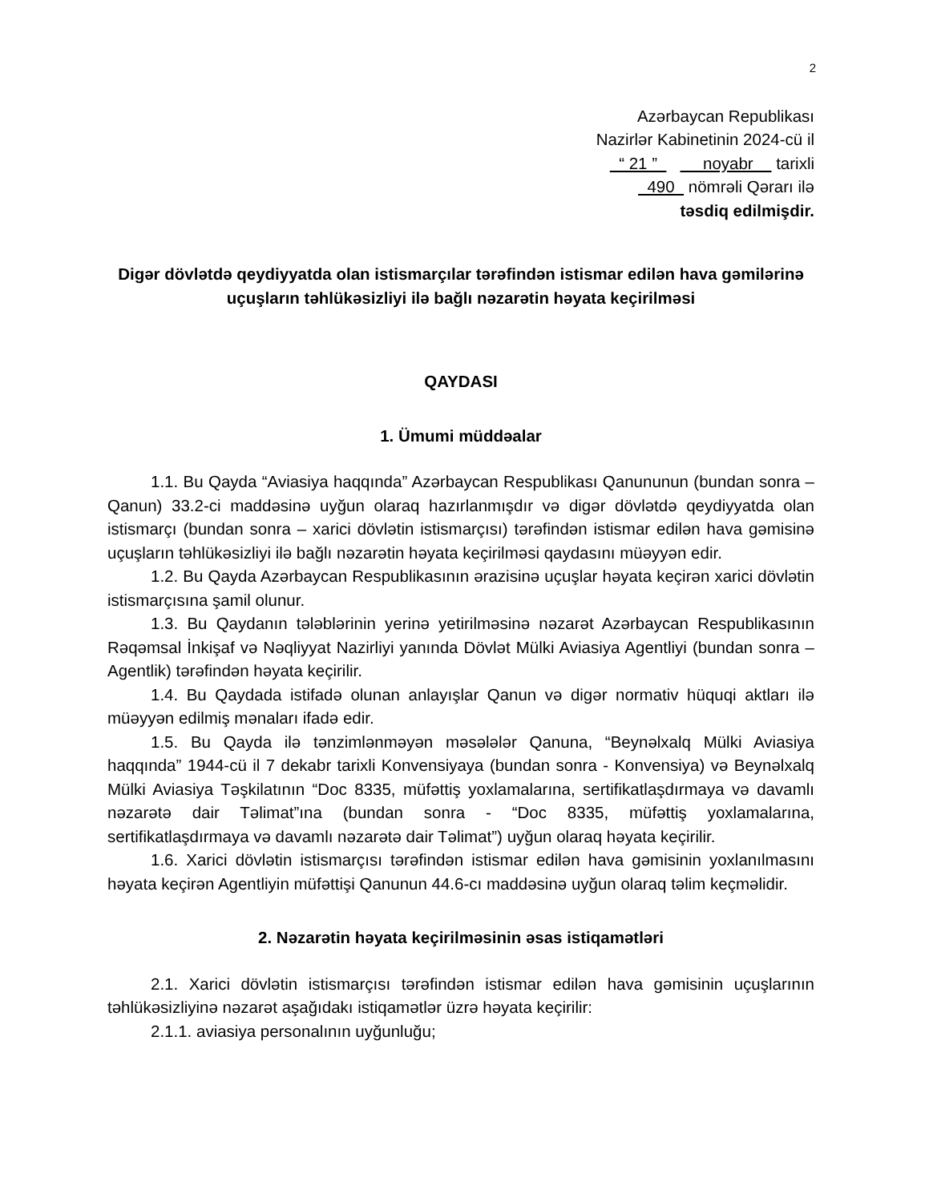2
Azərbaycan Republikası
Nazirlər Kabinetinin 2024-cü il
“ 21 ” noyabr tarixli
490 nömrəli Qərarı ilə
təsdiq edilmişdir.
Digər dövlətdə qeydiyyatda olan istismarçılar tərəfindən istismar edilən hava gəmilərinə uçuşların təhlükəsizliyi ilə bağlı nəzarətin həyata keçirilməsi
QAYDASI
1. Ümumi müddəalar
1.1. Bu Qayda “Aviasiya haqqında” Azərbaycan Respublikası Qanununun (bundan sonra – Qanun) 33.2-ci maddəsinə uyğun olaraq hazırlanmışdır və digər dövlətdə qeydiyyatda olan istismarçı (bundan sonra – xarici dövlətin istismarçısı) tərəfindən istismar edilən hava gəmisinə uçuşların təhlükəsizliyi ilə bağlı nəzarətin həyata keçirilməsi qaydasını müəyyən edir.
1.2. Bu Qayda Azərbaycan Respublikasının ərazisinə uçuşlar həyata keçirən xarici dövlətin istismarçısına şamil olunur.
1.3. Bu Qaydanın tələblərinin yerinə yetirilməsinə nəzarət Azərbaycan Respublikasının Rəqəmsal İnkişaf və Nəqliyyat Nazirliyi yanında Dövlət Mülki Aviasiya Agentliyi (bundan sonra – Agentlik) tərəfindən həyata keçirilir.
1.4. Bu Qaydada istifadə olunan anlayışlar Qanun və digər normativ hüquqi aktları ilə müəyyən edilmiş mənaları ifadə edir.
1.5. Bu Qayda ilə tənzimlənməyən məsələlər Qanuna, “Beynəlxalq Mülki Aviasiya haqqında” 1944-cü il 7 dekabr tarixli Konvensiyaya (bundan sonra - Konvensiya) və Beynəlxalq Mülki Aviasiya Təşkilatının “Doc 8335, müfəttiş yoxlamalarına, sertifikatlaşdırmaya və davamlı nəzarətə dair Təlimat”ına (bundan sonra - “Doc 8335, müfəttiş yoxlamalarına, sertifikatlaşdırmaya və davamlı nəzarətə dair Təlimat”) uyğun olaraq həyata keçirilir.
1.6. Xarici dövlətin istismarçısı tərəfindən istismar edilən hava gəmisinin yoxlanılmasını həyata keçirən Agentliyin müfəttişi Qanunun 44.6-cı maddəsinə uyğun olaraq təlim keçməlidir.
2. Nəzarətin həyata keçirilməsinin əsas istiqamətləri
2.1. Xarici dövlətin istismarçısı tərəfindən istismar edilən hava gəmisinin uçuşlarının təhlükəsizliyinə nəzarət aşağıdakı istiqamətlər üzrə həyata keçirilir:
2.1.1. aviasiya personalının uyğunluğu;